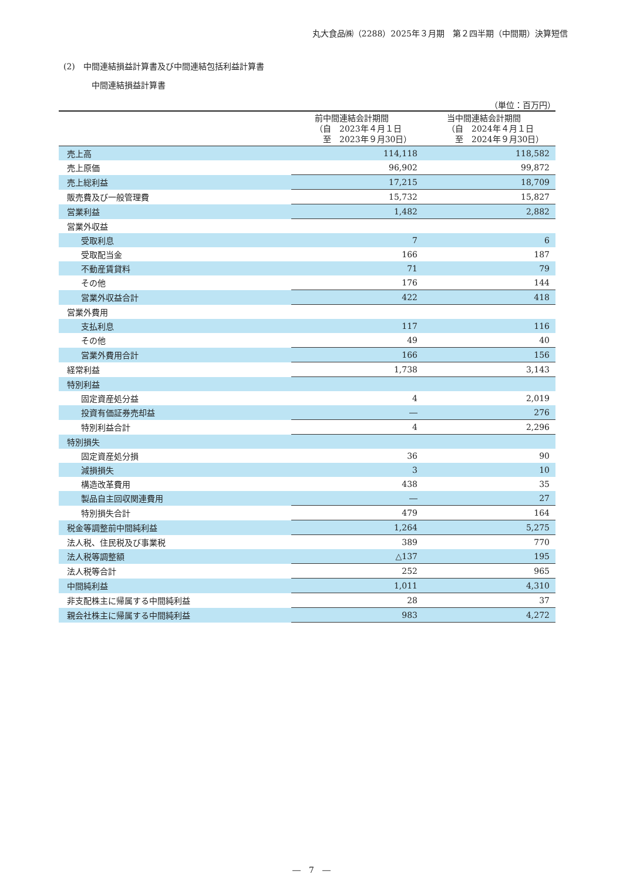丸大食品㈱（2288）2025年３月期　第２四半期（中間期）決算短信
(2)　中間連結損益計算書及び中間連結包括利益計算書
中間連結損益計算書
（単位：百万円）
| | 前中間連結会計期間 （自 2023年４月１日 至 2023年９月30日） | 当中間連結会計期間 （自 2024年４月１日 至 2024年９月30日） |
| --- | --- | --- |
| 売上高 | 114,118 | 118,582 |
| 売上原価 | 96,902 | 99,872 |
| 売上総利益 | 17,215 | 18,709 |
| 販売費及び一般管理費 | 15,732 | 15,827 |
| 営業利益 | 1,482 | 2,882 |
| 営業外収益 | | |
| 受取利息 | 7 | 6 |
| 受取配当金 | 166 | 187 |
| 不動産賃貸料 | 71 | 79 |
| その他 | 176 | 144 |
| 営業外収益合計 | 422 | 418 |
| 営業外費用 | | |
| 支払利息 | 117 | 116 |
| その他 | 49 | 40 |
| 営業外費用合計 | 166 | 156 |
| 経常利益 | 1,738 | 3,143 |
| 特別利益 | | |
| 固定資産処分益 | 4 | 2,019 |
| 投資有価証券売却益 | ― | 276 |
| 特別利益合計 | 4 | 2,296 |
| 特別損失 | | |
| 固定資産処分損 | 36 | 90 |
| 減損損失 | 3 | 10 |
| 構造改革費用 | 438 | 35 |
| 製品自主回収関連費用 | ― | 27 |
| 特別損失合計 | 479 | 164 |
| 税金等調整前中間純利益 | 1,264 | 5,275 |
| 法人税、住民税及び事業税 | 389 | 770 |
| 法人税等調整額 | △137 | 195 |
| 法人税等合計 | 252 | 965 |
| 中間純利益 | 1,011 | 4,310 |
| 非支配株主に帰属する中間純利益 | 28 | 37 |
| 親会社株主に帰属する中間純利益 | 983 | 4,272 |
―　7　―